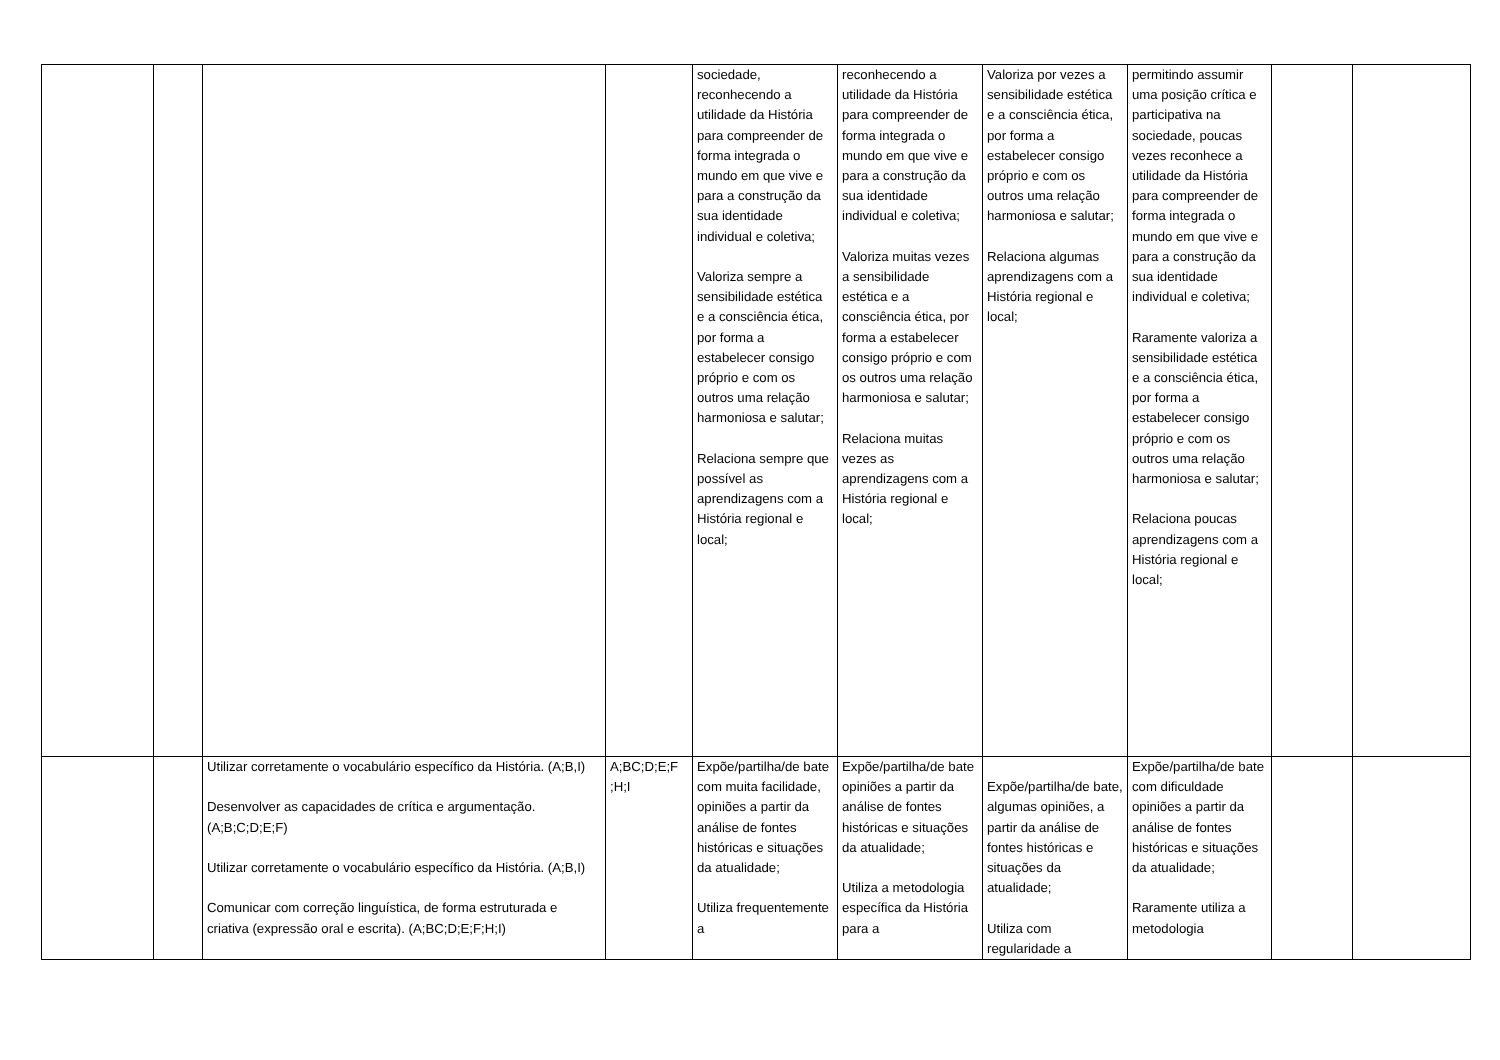| | | | | sociedade, reconhecendo a utilidade da História para compreender de forma integrada o mundo em que vive e para a construção da sua identidade individual e coletiva; Valoriza sempre a sensibilidade estética e a consciência ética, por forma a estabelecer consigo próprio e com os outros uma relação harmoniosa e salutar; Relaciona sempre que possível as aprendizagens com a História regional e local; | reconhecendo a utilidade da História para compreender de forma integrada o mundo em que vive e para a construção da sua identidade individual e coletiva; Valoriza muitas vezes a sensibilidade estética e a consciência ética, por forma a estabelecer consigo próprio e com os outros uma relação harmoniosa e salutar; Relaciona muitas vezes as aprendizagens com a História regional e local; | Valoriza por vezes a sensibilidade estética e a consciência ética, por forma a estabelecer consigo próprio e com os outros uma relação harmoniosa e salutar; Relaciona algumas aprendizagens com a História regional e local; | permitindo assumir uma posição crítica e participativa na sociedade, poucas vezes reconhece a utilidade da História para compreender de forma integrada o mundo em que vive e para a construção da sua identidade individual e coletiva; Raramente valoriza a sensibilidade estética e a consciência ética, por forma a estabelecer consigo próprio e com os outros uma relação harmoniosa e salutar; Relaciona poucas aprendizagens com a História regional e local; | | |
| | | Utilizar corretamente o vocabulário específico da História. (A;B,I) Desenvolver as capacidades de crítica e argumentação. (A;B;C;D;E;F) Utilizar corretamente o vocabulário específico da História. (A;B,I) Comunicar com correção linguística, de forma estruturada e criativa (expressão oral e escrita). (A;BC;D;E;F;H;I) | A;BC;D;E;F ;H;I | Expõe/partilha/de bate com muita facilidade, opiniões a partir da análise de fontes históricas e situações da atualidade; Utiliza frequentemente a | Expõe/partilha/de bate opiniões a partir da análise de fontes históricas e situações da atualidade; Utiliza a metodologia específica da História para a | Expõe/partilha/de bate, algumas opiniões, a partir da análise de fontes históricas e situações da atualidade; Utiliza com regularidade a | Expõe/partilha/de bate com dificuldade opiniões a partir da análise de fontes históricas e situações da atualidade; Raramente utiliza a metodologia | | |